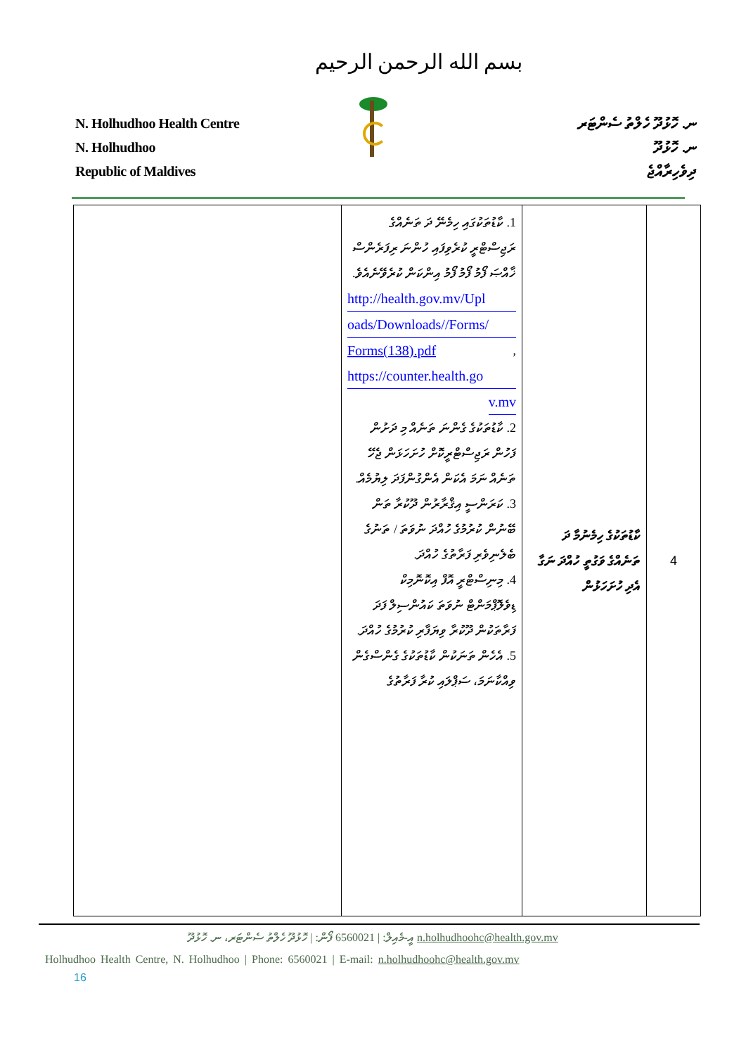بسم الله الرحمن الرحيم
N. Holhudhoo Health Centre
N. Holhudhoo
Republic of Maldives
ނ. ހޮޅުދޫ ހެލްތު ސެންޓަރ
ނ. ހޮޅުދޫ
ދިވެހިރާއްޖެ
| | 1. ކާޑުތަކުގައި ހިމެނޭ ދަ ތަނެއްގެ ރަޖިސްޓްރީ ކުރެވިފައި ހުންނަ ރިފަރެންސް ޚާއްޞަ ފޯމު ފޯމު ފޯމު އިންކަން ކުރެވޭނެއެވެ. http://health.gov.mv/Upl oads/Downloads//Forms/ Forms(138).pdf , https://counter.health.go v.mv 2. ކާޑުތަކުގެ ގެންނަ ތަނެއް މި ދަށުން ފަހުން ރަޖިސްޓްރީކޮށް ހުށަހަޅަން ޖެހޭ ތަނެއް ނަމަ އެކަން އެންގުންފަދަ ލިޔުމެއް. 3. ކަރަންސީ އިޤްރާރުން ދޫކުރާ ތަން ބޭނުން ކުރުމުގެ ހުއްދަ ނުވަތަ / ތަނުގެ ބެލެނިވެރި ފަރާތުގެ ހުއްދަ. 4. މިނިސްޓްރީ އޮފް އިކޮނޮމިކް ޑިވެލޮޕްމަންޓް ނުވަތަ ކައުންސިލް ފަދަ ފަރާތަކުން ދޫކުރާ ވިޔަފާރި ކުރުމުގެ ހުއްދަ. 5. އެހެން ތަނަކުން ކާޑުތަކުގެ ގެންސްގެން ވިއްކާނަމަ، ސަޕްލައި ކުރާ ފަރާތުގެ | ކާޑުތަކުގެ ހިމެނުމާ ދަ ތަނެއްގެ ވަގުތީ ހުއްދަ ނަގާ އެދި ހުށަހަޅުން | 4 |
ހޮޅުދޫ ހެލްތު ސެންޓަރ، ނ. ހޮޅުދޫ | ފޯން: 6560021 | އީ-މެއިލް: n.holhudhoohc@health.gov.mv
Holhudhoo Health Centre, N. Holhudhoo | Phone: 6560021 | E-mail: n.holhudhoohc@health.gov.mv
16